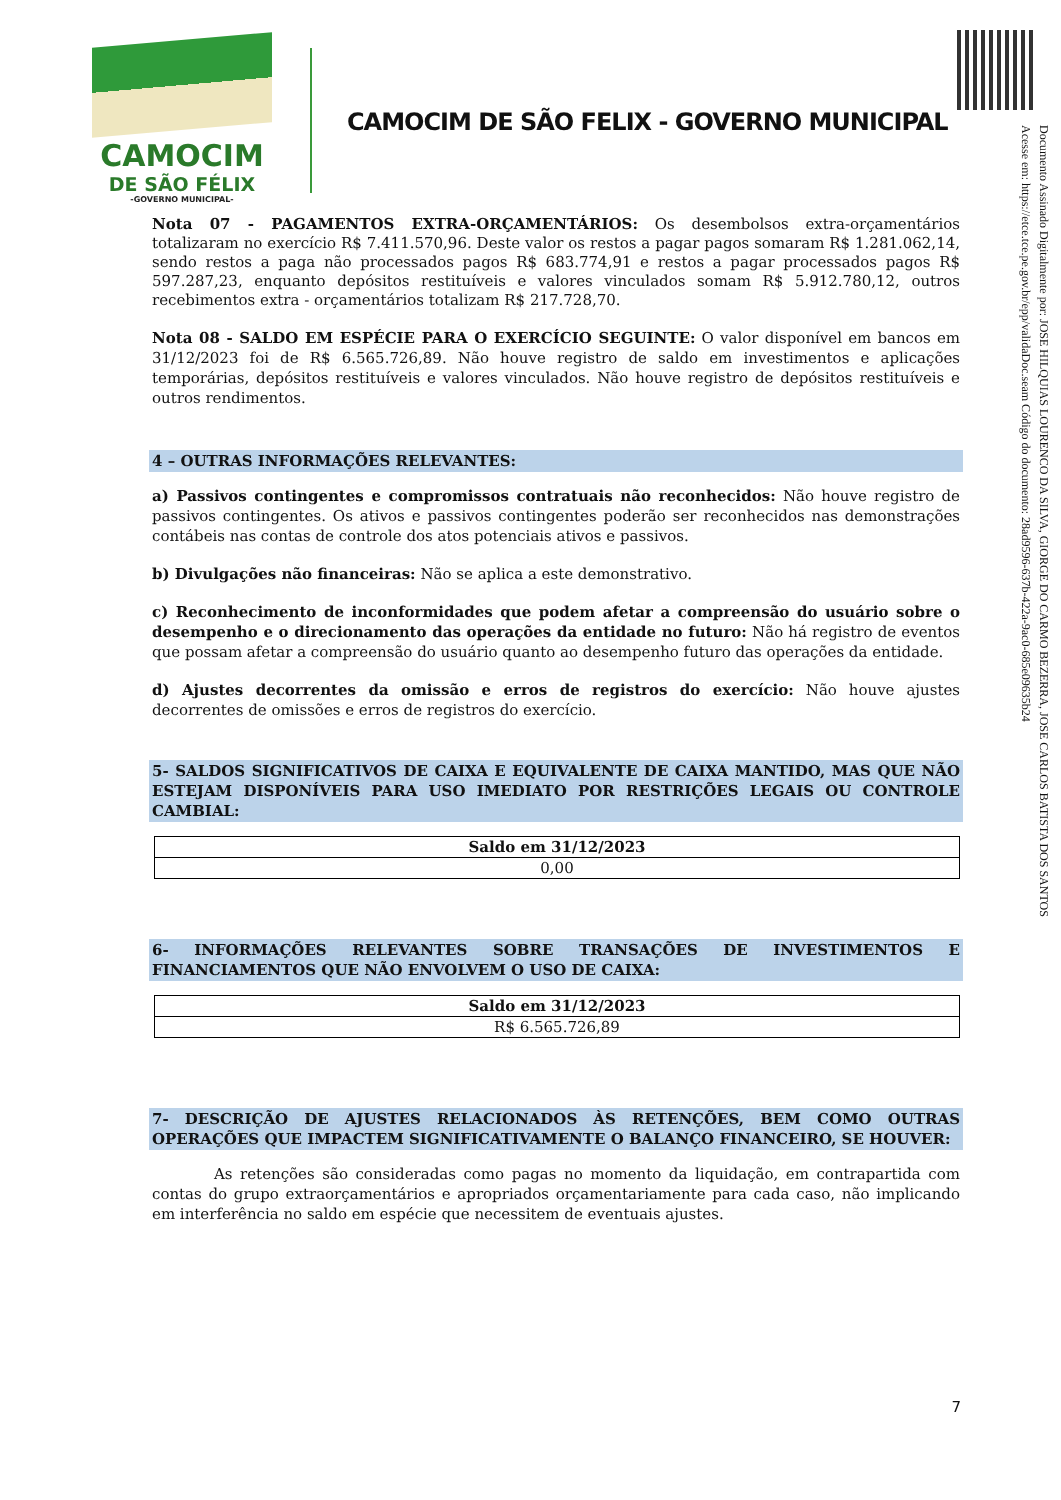CAMOCIM
DE SÃO FÉLIX
-GOVERNO MUNICIPAL-
CAMOCIM DE SÃO FELIX - GOVERNO MUNICIPAL
Documento Assinado Digitalmente por: JOSE HILQUIAS LOURENCO DA SILVA, GIORGE DO CARMO BEZERRA, JOSE CARLOS BATISTA DOS SANTOS
Acesse em: https://etce.tce.pe.gov.br/epp/validaDoc.seam Código do documento: 28ad9596-637b-422a-9ac0-685e09635b24
Nota 07 - PAGAMENTOS EXTRA-ORÇAMENTÁRIOS: Os desembolsos extra-orçamentários totalizaram no exercício R$ 7.411.570,96. Deste valor os restos a pagar pagos somaram R$ 1.281.062,14, sendo restos a paga não processados pagos R$ 683.774,91 e restos a pagar processados pagos R$ 597.287,23, enquanto depósitos restituíveis e valores vinculados somam R$ 5.912.780,12, outros recebimentos extra - orçamentários totalizam R$ 217.728,70.
Nota 08 - SALDO EM ESPÉCIE PARA O EXERCÍCIO SEGUINTE: O valor disponível em bancos em 31/12/2023 foi de R$ 6.565.726,89. Não houve registro de saldo em investimentos e aplicações temporárias, depósitos restituíveis e valores vinculados. Não houve registro de depósitos restituíveis e outros rendimentos.
4 – OUTRAS INFORMAÇÕES RELEVANTES:
a) Passivos contingentes e compromissos contratuais não reconhecidos: Não houve registro de passivos contingentes. Os ativos e passivos contingentes poderão ser reconhecidos nas demonstrações contábeis nas contas de controle dos atos potenciais ativos e passivos.
b) Divulgações não financeiras: Não se aplica a este demonstrativo.
c) Reconhecimento de inconformidades que podem afetar a compreensão do usuário sobre o desempenho e o direcionamento das operações da entidade no futuro: Não há registro de eventos que possam afetar a compreensão do usuário quanto ao desempenho futuro das operações da entidade.
d) Ajustes decorrentes da omissão e erros de registros do exercício: Não houve ajustes decorrentes de omissões e erros de registros do exercício.
5- SALDOS SIGNIFICATIVOS DE CAIXA E EQUIVALENTE DE CAIXA MANTIDO, MAS QUE NÃO ESTEJAM DISPONÍVEIS PARA USO IMEDIATO POR RESTRIÇÕES LEGAIS OU CONTROLE CAMBIAL:
| Saldo em 31/12/2023 |
| --- |
| 0,00 |
6- INFORMAÇÕES RELEVANTES SOBRE TRANSAÇÕES DE INVESTIMENTOS E FINANCIAMENTOS QUE NÃO ENVOLVEM O USO DE CAIXA:
| Saldo em 31/12/2023 |
| --- |
| R$ 6.565.726,89 |
7- DESCRIÇÃO DE AJUSTES RELACIONADOS ÀS RETENÇÕES, BEM COMO OUTRAS OPERAÇÕES QUE IMPACTEM SIGNIFICATIVAMENTE O BALANÇO FINANCEIRO, SE HOUVER:
As retenções são consideradas como pagas no momento da liquidação, em contrapartida com contas do grupo extraorçamentários e apropriados orçamentariamente para cada caso, não implicando em interferência no saldo em espécie que necessitem de eventuais ajustes.
7